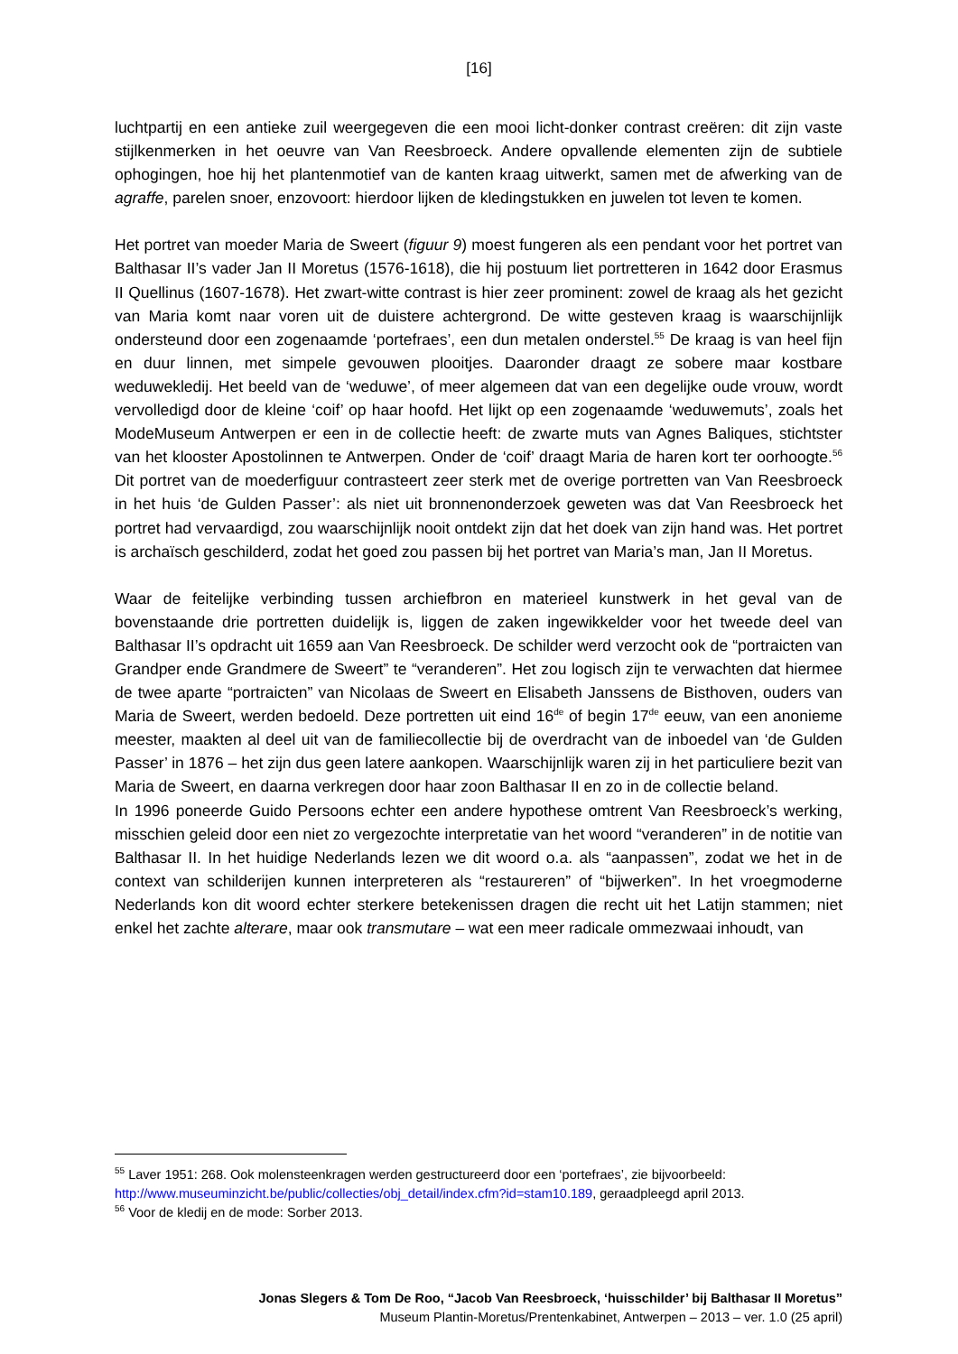[16]
luchtpartij en een antieke zuil weergegeven die een mooi licht-donker contrast creëren: dit zijn vaste stijlkenmerken in het oeuvre van Van Reesbroeck. Andere opvallende elementen zijn de subtiele ophogingen, hoe hij het plantenmotief van de kanten kraag uitwerkt, samen met de afwerking van de agraffe, parelen snoer, enzovoort: hierdoor lijken de kledingstukken en juwelen tot leven te komen.
Het portret van moeder Maria de Sweert (figuur 9) moest fungeren als een pendant voor het portret van Balthasar II’s vader Jan II Moretus (1576-1618), die hij postuum liet portretteren in 1642 door Erasmus II Quellinus (1607-1678). Het zwart-witte contrast is hier zeer prominent: zowel de kraag als het gezicht van Maria komt naar voren uit de duistere achtergrond. De witte gesteven kraag is waarschijnlijk ondersteund door een zogenaamde ‘portefraes’, een dun metalen onderstel.<sup>55</sup> De kraag is van heel fijn en duur linnen, met simpele gevouwen plooitjes. Daaronder draagt ze sobere maar kostbare weduwekledij. Het beeld van de ‘weduwe’, of meer algemeen dat van een degelijke oude vrouw, wordt vervolledigd door de kleine ‘coif’ op haar hoofd. Het lijkt op een zogenaamde ‘weduwemuts’, zoals het ModeMuseum Antwerpen er een in de collectie heeft: de zwarte muts van Agnes Baliques, stichtster van het klooster Apostolinnen te Antwerpen. Onder de ‘coif’ draagt Maria de haren kort ter oorhoogte.<sup>56</sup> Dit portret van de moederfiguur contrasteert zeer sterk met de overige portretten van Van Reesbroeck in het huis ‘de Gulden Passer’: als niet uit bronnenonderzoek geweten was dat Van Reesbroeck het portret had vervaardigd, zou waarschijnlijk nooit ontdekt zijn dat het doek van zijn hand was. Het portret is archaïsch geschilderd, zodat het goed zou passen bij het portret van Maria’s man, Jan II Moretus.
Waar de feitelijke verbinding tussen archiefbron en materieel kunstwerk in het geval van de bovenstaande drie portretten duidelijk is, liggen de zaken ingewikkelder voor het tweede deel van Balthasar II’s opdracht uit 1659 aan Van Reesbroeck. De schilder werd verzocht ook de “portraicten van Grandper ende Grandmere de Sweert” te “veranderen”. Het zou logisch zijn te verwachten dat hiermee de twee aparte “portraicten” van Nicolaas de Sweert en Elisabeth Janssens de Bisthoven, ouders van Maria de Sweert, werden bedoeld. Deze portretten uit eind 16<sup>de</sup> of begin 17<sup>de</sup> eeuw, van een anonieme meester, maakten al deel uit van de familiecollectie bij de overdracht van de inboedel van ‘de Gulden Passer’ in 1876 – het zijn dus geen latere aankopen. Waarschijnlijk waren zij in het particuliere bezit van Maria de Sweert, en daarna verkregen door haar zoon Balthasar II en zo in de collectie beland.
In 1996 poneerde Guido Persoons echter een andere hypothese omtrent Van Reesbroeck’s werking, misschien geleid door een niet zo vergezochte interpretatie van het woord “veranderen” in de notitie van Balthasar II. In het huidige Nederlands lezen we dit woord o.a. als “aanpassen”, zodat we het in de context van schilderijen kunnen interpreteren als “restaureren” of “bijwerken”. In het vroegmoderne Nederlands kon dit woord echter sterkere betekenissen dragen die recht uit het Latijn stammen; niet enkel het zachte alterare, maar ook transmutare – wat een meer radicale ommezwaai inhoudt, van
<sup>55</sup> Laver 1951: 268. Ook molensteenkragen werden gestructureerd door een ‘portefraes’, zie bijvoorbeeld: http://www.museuminzicht.be/public/collecties/obj_detail/index.cfm?id=stam10.189, geraadpleegd april 2013.
<sup>56</sup> Voor de kledij en de mode: Sorber 2013.
Jonas Slegers & Tom De Roo, “Jacob Van Reesbroeck, ‘huisschilder’ bij Balthasar II Moretus”
Museum Plantin-Moretus/Prentenkabinet, Antwerpen – 2013 – ver. 1.0 (25 april)